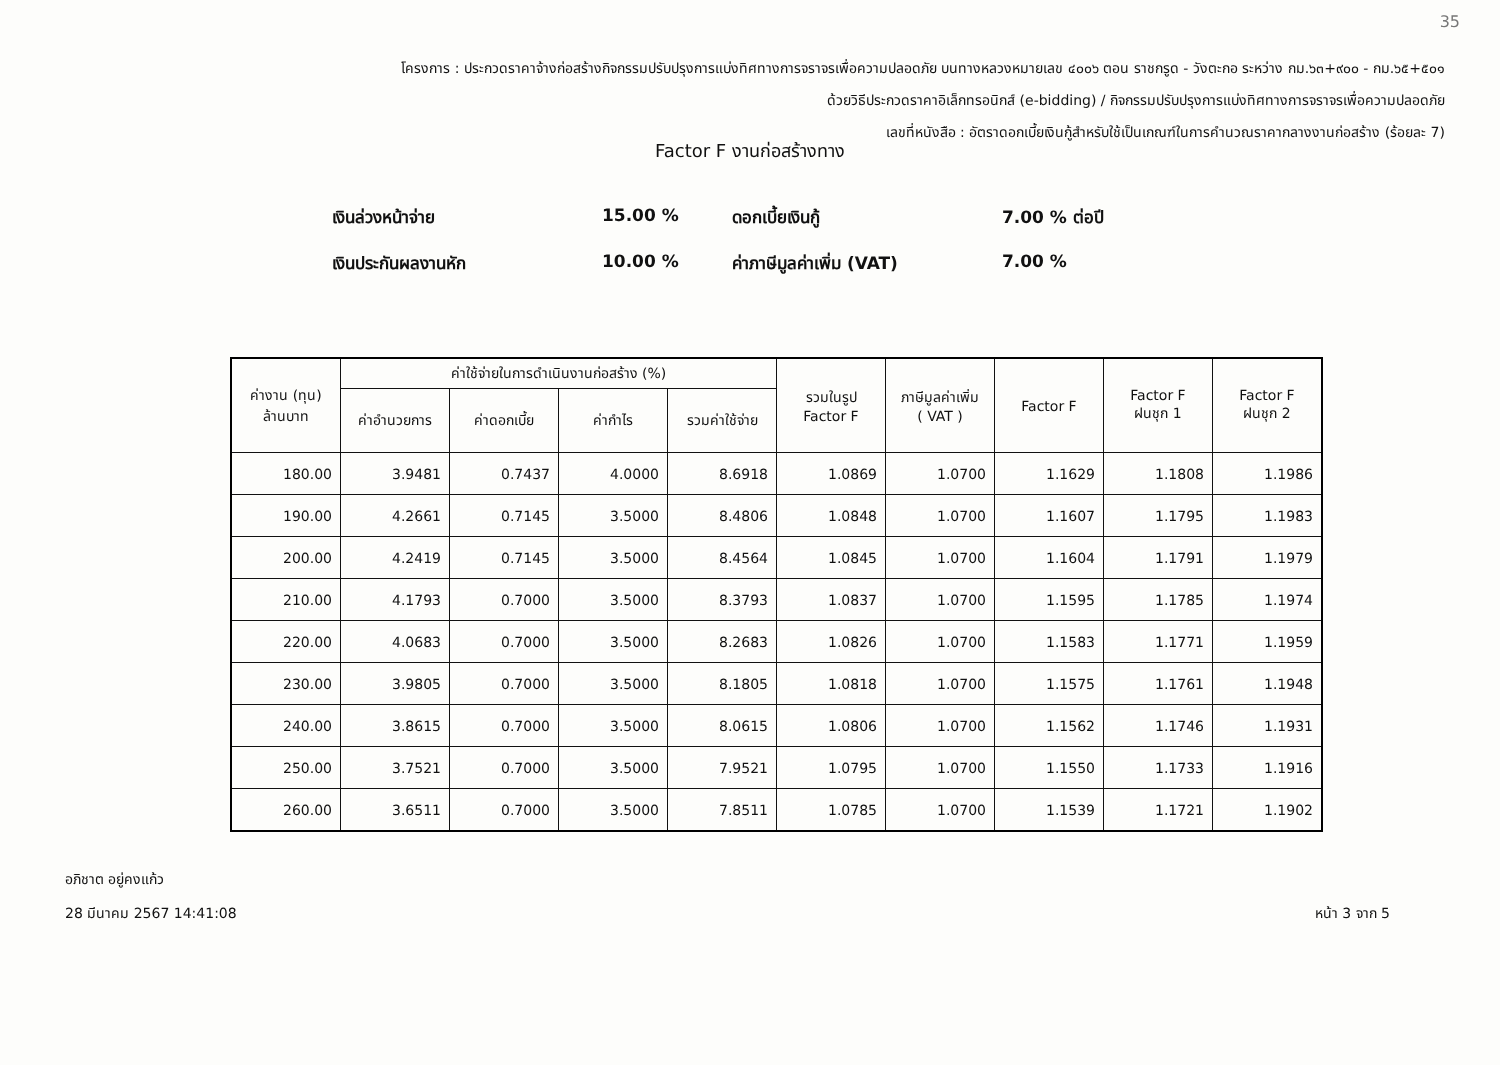35
โครงการ : ประกวดราคาจ้างก่อสร้างกิจกรรมปรับปรุงการแบ่งทิศทางการจราจรเพื่อความปลอดภัย บนทางหลวงหมายเลข ๔๐๐๖ ตอน ราชกรูด - วังตะกอ ระหว่าง กม.๖๓+๙๐๐ - กม.๖๕+๕๐๑
ด้วยวิธีประกวดราคาอิเล็กทรอนิกส์ (e-bidding) / กิจกรรมปรับปรุงการแบ่งทิศทางการจราจรเพื่อความปลอดภัย
เลขที่หนังสือ : อัตราดอกเบี้ยเงินกู้สำหรับใช้เป็นเกณฑ์ในการคำนวณราคากลางงานก่อสร้าง (ร้อยละ 7)
Factor F งานก่อสร้างทาง
เงินล่วงหน้าจ่าย
15.00 %
ดอกเบี้ยเงินกู้
7.00 % ต่อปี
เงินประกันผลงานหัก
10.00 %
ค่าภาษีมูลค่าเพิ่ม (VAT)
7.00 %
| ค่างาน (ทุน) ล้านบาท | ค่าใช้จ่ายในการดำเนินงานก่อสร้าง (%) | | | | รวมในรูป Factor F | ภาษีมูลค่าเพิ่ม ( VAT ) | Factor F | Factor F ฝนชุก 1 | Factor F ฝนชุก 2 |
| --- | --- | --- | --- | --- | --- | --- | --- | --- | --- |
| | ค่าอำนวยการ | ค่าดอกเบี้ย | ค่ากำไร | รวมค่าใช้จ่าย | | | | | |
| 180.00 | 3.9481 | 0.7437 | 4.0000 | 8.6918 | 1.0869 | 1.0700 | 1.1629 | 1.1808 | 1.1986 |
| 190.00 | 4.2661 | 0.7145 | 3.5000 | 8.4806 | 1.0848 | 1.0700 | 1.1607 | 1.1795 | 1.1983 |
| 200.00 | 4.2419 | 0.7145 | 3.5000 | 8.4564 | 1.0845 | 1.0700 | 1.1604 | 1.1791 | 1.1979 |
| 210.00 | 4.1793 | 0.7000 | 3.5000 | 8.3793 | 1.0837 | 1.0700 | 1.1595 | 1.1785 | 1.1974 |
| 220.00 | 4.0683 | 0.7000 | 3.5000 | 8.2683 | 1.0826 | 1.0700 | 1.1583 | 1.1771 | 1.1959 |
| 230.00 | 3.9805 | 0.7000 | 3.5000 | 8.1805 | 1.0818 | 1.0700 | 1.1575 | 1.1761 | 1.1948 |
| 240.00 | 3.8615 | 0.7000 | 3.5000 | 8.0615 | 1.0806 | 1.0700 | 1.1562 | 1.1746 | 1.1931 |
| 250.00 | 3.7521 | 0.7000 | 3.5000 | 7.9521 | 1.0795 | 1.0700 | 1.1550 | 1.1733 | 1.1916 |
| 260.00 | 3.6511 | 0.7000 | 3.5000 | 7.8511 | 1.0785 | 1.0700 | 1.1539 | 1.1721 | 1.1902 |
อภิชาต อยู่คงแก้ว
28 มีนาคม 2567 14:41:08
หน้า 3 จาก 5